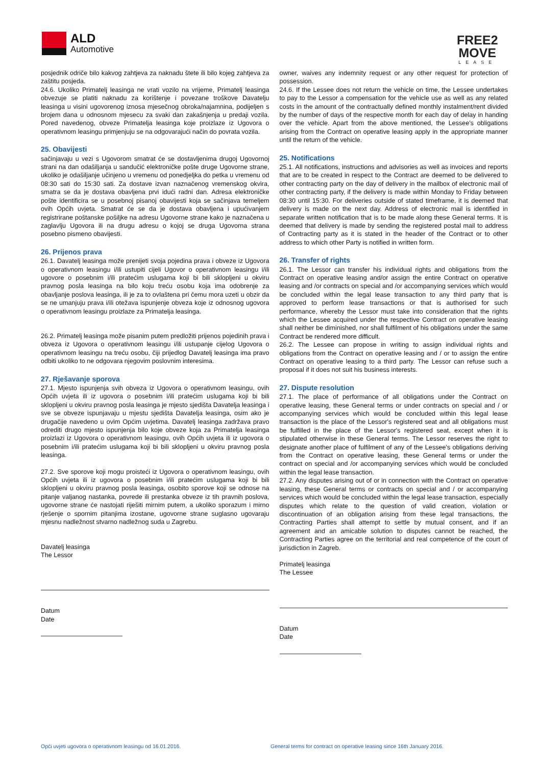ALD
Automotive
FREE2
MOVE
LEASE
posjednik odriče bilo kakvog zahtjeva za naknadu štete ili bilo kojeg zahtjeva za zaštitu posjeda.
24.6. Ukoliko Primatelj leasinga ne vrati vozilo na vrijeme, Primatelj leasinga obvezuje se platiti naknadu za korištenje i povezane troškove Davatelju leasinga u visini ugovorenog iznosa mjesečnog obroka/najamnina, podijeljen s brojem dana u odnosnom mjesecu za svaki dan zakašnjenja u predaji vozila. Pored navedenog, obveze Primatelja leasinga koje proizlaze iz Ugovora o operativnom leasingu primjenjuju se na odgovarajući način do povrata vozila.
25. Obavijesti
sačinjavaju u vezi s Ugovorom smatrat će se dostavljenima drugoj Ugovornoj strani na dan odašiljanja u sandučić elektroničke pošte druge Ugovorne strane, ukoliko je odašiljanje učinjeno u vremenu od ponedjeljka do petka u vremenu od 08:30 sati do 15:30 sati. Za dostave izvan naznačenog vremenskog okvira, smatra se da je dostava obavljena prvi idući radni dan. Adresa elektroničke pošte identificira se u posebnoj pisanoj obavijesti koja se sačinjava temeljem ovih Općih uvjeta. Smatrat će se da je dostava obavljena i upućivanjem registrirane poštanske pošiljke na adresu Ugovorne strane kako je naznačena u zaglavlju Ugovora ili na drugu adresu o kojoj se druga Ugovorna strana posebno pismeno obavijesti.
26. Prijenos prava
26.1. Davatelj leasinga može prenijeti svoja pojedina prava i obveze iz Ugovora o operativnom leasingu i/ili ustupiti cijeli Ugovor o operativnom leasingu i/ili ugovore o posebnim i/ili pratećim uslugama koji bi bili sklopljeni u okviru pravnog posla leasinga na bilo koju treću osobu koja ima odobrenje za obavljanje poslova leasinga, ili je za to ovlaštena pri čemu mora uzeti u obzir da se ne umanjuju prava i/ili otežava ispunjenje obveza koje iz odnosnog ugovora o operativnom leasingu proizlaze za Primatelja leasinga.
26.2. Primatelj leasinga može pisanim putem predložiti prijenos pojedinih prava i obveza iz Ugovora o operativnom leasingu i/ili ustupanje cijelog Ugovora o operativnom leasingu na treću osobu, čiji prijedlog Davatelj leasinga ima pravo odbiti ukoliko to ne odgovara njegovim poslovnim interesima.
27. Rješavanje sporova
27.1. Mjesto ispunjenja svih obveza iz Ugovora o operativnom leasingu, ovih Općih uvjeta ili iz ugovora o posebnim i/ili pratećim uslugama koji bi bili sklopljeni u okviru pravnog posla leasinga je mjesto sjedišta Davatelja leasinga i sve se obveze ispunjavaju u mjestu sjedišta Davatelja leasinga, osim ako je drugačije navedeno u ovim Općim uvjetima. Davatelj leasinga zadržava pravo odrediti drugo mjesto ispunjenja bilo koje obveze koja za Primatelja leasinga proizlazi iz Ugovora o operativnom leasingu, ovih Općih uvjeta ili iz ugovora o posebnim i/ili pratećim uslugama koji bi bili sklopljeni u okviru pravnog posla leasinga.
27.2. Sve sporove koji mogu proisteći iz Ugovora o operativnom leasingu, ovih Općih uvjeta ili iz ugovora o posebnim i/ili pratećim uslugama koji bi bili sklopljeni u okviru pravnog posla leasinga, osobito sporove koji se odnose na pitanje valjanog nastanka, povrede ili prestanka obveze iz tih pravnih poslova, ugovorne strane će nastojati riješiti mirnim putem, a ukoliko sporazum i mirno rješenje o spornim pitanjima izostane, ugovorne strane suglasno ugovaraju mjesnu nadležnost stvarno nadležnog suda u Zagrebu.
Davatelj leasinga
The Lessor
Datum
Date
owner, waives any indemnity request or any other request for protection of possession.
24.6. If the Lessee does not return the vehicle on time, the Lessee undertakes to pay to the Lessor a compensation for the vehicle use as well as any related costs in the amount of the contractually defined monthly instalment/rent divided by the number of days of the respective month for each day of delay in handing over the vehicle. Apart from the above mentioned, the Lessee's obligations arising from the Contract on operative leasing apply in the appropriate manner until the return of the vehicle.
25. Notifications
25.1. All notifications, instructions and advisories as well as invoices and reports that are to be created in respect to the Contract are deemed to be delivered to other contracting party on the day of delivery in the mailbox of electronic mail of other contracting party, if the delivery is made within Monday to Friday between 08:30 until 15:30. For deliveries outside of stated timeframe, it is deemed that delivery is made on the next day. Address of electronic mail is identified in separate written notification that is to be made along these General terms. It is deemed that delivery is made by sending the registered postal mail to address of Contracting party as it is stated in the header of the Contract or to other address to which other Party is notified in written form.
26. Transfer of rights
26.1. The Lessor can transfer his individual rights and obligations from the Contract on operative leasing and/or assign the entire Contract on operative leasing and /or contracts on special and /or accompanying services which would be concluded within the legal lease transaction to any third party that is approved to perform lease transactions or that is authorised for such performance, whereby the Lessor must take into consideration that the rights which the Lessee acquired under the respective Contract on operative leasing shall neither be diminished, nor shall fulfilment of his obligations under the same Contract be rendered more difficult.
26.2. The Lessee can propose in writing to assign individual rights and obligations from the Contract on operative leasing and / or to assign the entire Contract on operative leasing to a third party. The Lessor can refuse such a proposal if it does not suit his business interests.
27. Dispute resolution
27.1. The place of performance of all obligations under the Contract on operative leasing, these General terms or under contracts on special and / or accompanying services which would be concluded within this legal lease transaction is the place of the Lessor's registered seat and all obligations must be fulfilled in the place of the Lessor's registered seat, except when it is stipulated otherwise in these General terms. The Lessor reserves the right to designate another place of fulfilment of any of the Lessee's obligations deriving from the Contract on operative leasing, these General terms or under the contract on special and /or accompanying services which would be concluded within the legal lease transaction.
27.2. Any disputes arising out of or in connection with the Contract on operative leasing, these General terms or contracts on special and / or accompanying services which would be concluded within the legal lease transaction, especially disputes which relate to the question of valid creation, violation or discontinuation of an obligation arising from these legal transactions, the Contracting Parties shall attempt to settle by mutual consent, and if an agreement and an amicable solution to disputes cannot be reached, the Contracting Parties agree on the territorial and real competence of the court of jurisdiction in Zagreb.
Primatelj leasinga
The Lessee
Datum
Date
Opći uvjeti ugovora o operativnom leasingu od 16.01.2016. General terms for contract on operative leasing since 16th January 2016.